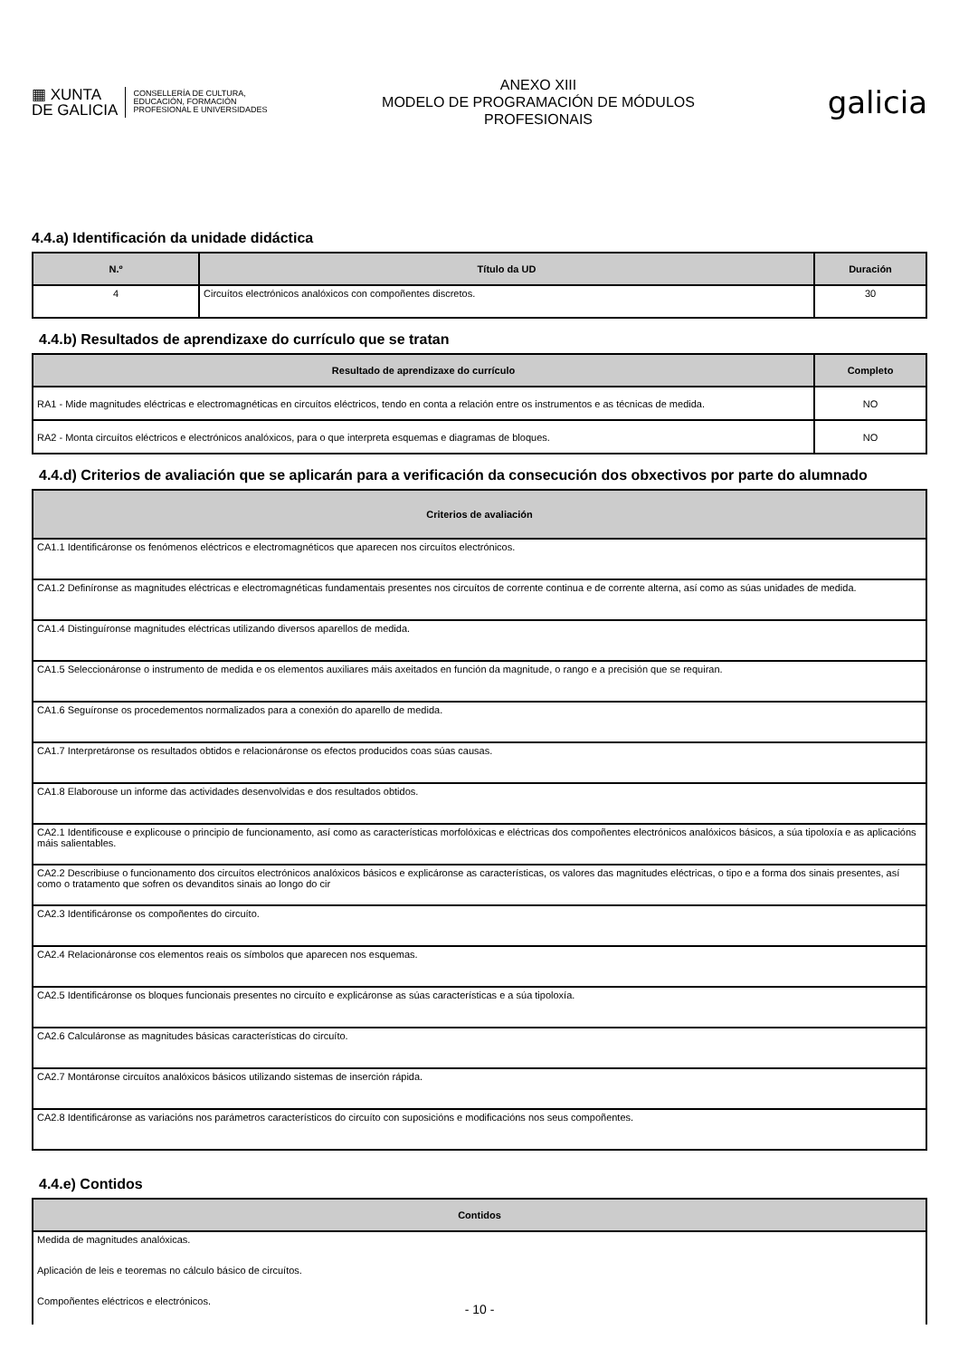▦ XUNTA
DE GALICIA
CONSELLERÍA DE CULTURA,
EDUCACIÓN, FORMACIÓN
PROFESIONAL E UNIVERSIDADES
ANEXO XIII
MODELO DE PROGRAMACIÓN DE MÓDULOS
PROFESIONAIS
galicia
4.4.a) Identificación da unidade didáctica
| N.º | Título da UD | Duración |
| --- | --- | --- |
| 4 | Circuítos electrónicos analóxicos con compoñentes discretos. | 30 |
4.4.b) Resultados de aprendizaxe do currículo que se tratan
| Resultado de aprendizaxe do currículo | Completo |
| --- | --- |
| RA1 - Mide magnitudes eléctricas e electromagnéticas en circuítos eléctricos, tendo en conta a relación entre os instrumentos e as técnicas de medida. | NO |
| RA2 - Monta circuítos eléctricos e electrónicos analóxicos, para o que interpreta esquemas e diagramas de bloques. | NO |
4.4.d) Criterios de avaliación que se aplicarán para a verificación da consecución dos obxectivos por parte do alumnado
| Criterios de avaliación |
| --- |
| CA1.1 Identificáronse os fenómenos eléctricos e electromagnéticos que aparecen nos circuítos electrónicos. |
| CA1.2 Definíronse as magnitudes eléctricas e electromagnéticas fundamentais presentes nos circuítos de corrente continua e de corrente alterna, así como as súas unidades de medida. |
| CA1.4 Distinguíronse magnitudes eléctricas utilizando diversos aparellos de medida. |
| CA1.5 Seleccionáronse o instrumento de medida e os elementos auxiliares máis axeitados en función da magnitude, o rango e a precisión que se requiran. |
| CA1.6 Seguíronse os procedementos normalizados para a conexión do aparello de medida. |
| CA1.7 Interpretáronse os resultados obtidos e relacionáronse os efectos producidos coas súas causas. |
| CA1.8 Elaborouse un informe das actividades desenvolvidas e dos resultados obtidos. |
| CA2.1 Identificouse e explicouse o principio de funcionamento, así como as características morfolóxicas e eléctricas dos compoñentes electrónicos analóxicos básicos, a súa tipoloxía e as aplicacións máis salientables. |
| CA2.2 Describiuse o funcionamento dos circuítos electrónicos analóxicos básicos e explicáronse as características, os valores das magnitudes eléctricas, o tipo e a forma dos sinais presentes, así como o tratamento que sofren os devanditos sinais ao longo do cir |
| CA2.3 Identificáronse os compoñentes do circuíto. |
| CA2.4 Relacionáronse cos elementos reais os símbolos que aparecen nos esquemas. |
| CA2.5 Identificáronse os bloques funcionais presentes no circuíto e explicáronse as súas características e a súa tipoloxía. |
| CA2.6 Calculáronse as magnitudes básicas características do circuíto. |
| CA2.7 Montáronse circuítos analóxicos básicos utilizando sistemas de inserción rápida. |
| CA2.8 Identificáronse as variacións nos parámetros característicos do circuíto con suposicións e modificacións nos seus compoñentes. |
4.4.e) Contidos
| Contidos |
| --- |
| Medida de magnitudes analóxicas. |
| Aplicación de leis e teoremas no cálculo básico de circuítos. |
| Compoñentes eléctricos e electrónicos. |
- 10 -